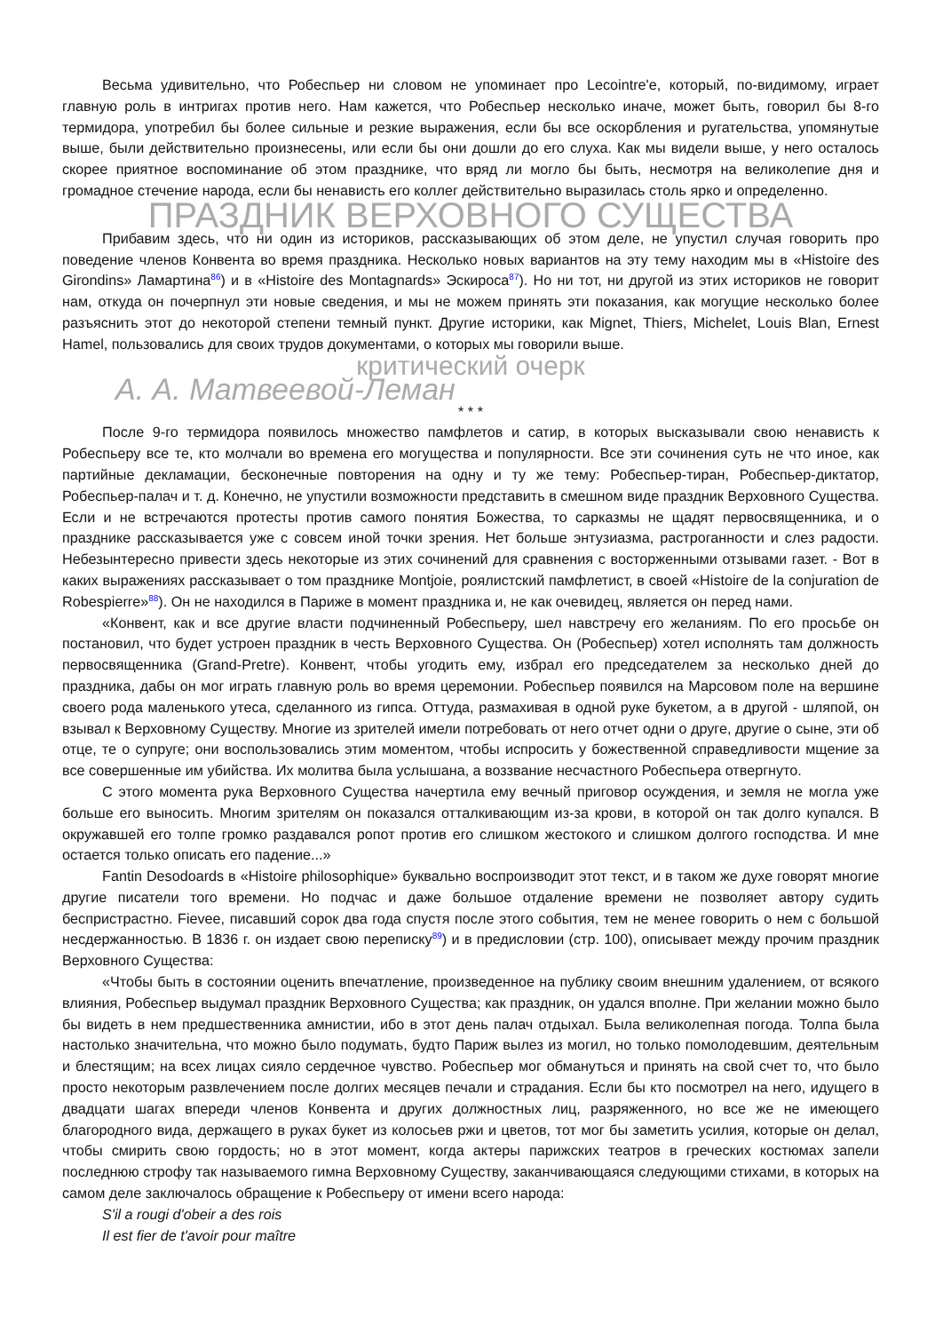Весьма удивительно, что Робеспьер ни словом не упоминает про Lecointre'e, который, по-видимому, играет главную роль в интригах против него. Нам кажется, что Робеспьер несколько иначе, может быть, говорил бы 8-го термидора, употребил бы более сильные и резкие выражения, если бы все оскорбления и ругательства, упомянутые выше, были действительно произнесены, или если бы они дошли до его слуха. Как мы видели выше, у него осталось скорее приятное воспоминание об этом празднике, что вряд ли могло бы быть, несмотря на великолепие дня и громадное стечение народа, если бы ненависть его коллег действительно выразилась столь ярко и определенно.
ПРАЗДНИК ВЕРХОВНОГО СУЩЕСТВА
Прибавим здесь, что ни один из историков, рассказывающих об этом деле, не упустил случая говорить про поведение членов Конвента во время праздника. Несколько новых вариантов на эту тему находим мы в «Histoire des Girondins» Ламартина<sup>86</sup>) и в «Histoire des Montagnards» Эскироса<sup>87</sup>). Но ни тот, ни другой из этих историков не говорит нам, откуда он почерпнул эти новые сведения, и мы не можем принять эти показания, как могущие несколько более разъяснить этот до некоторой степени темный пункт. Другие историки, как Mignet, Thiers, Michelet, Louis Blan, Ernest Hamel, пользовались для своих трудов документами, о которых мы говорили выше.
критический очерк
А. А. Матвеевой-Леман
* * *
После 9-го термидора появилось множество памфлетов и сатир, в которых высказывали свою ненависть к Робеспьеру все те, кто молчали во времена его могущества и популярности. Все эти сочинения суть не что иное, как партийные декламации, бесконечные повторения на одну и ту же тему: Робеспьер-тиран, Робеспьер-диктатор, Робеспьер-палач и т. д. Конечно, не упустили возможности представить в смешном виде праздник Верховного Существа. Если и не встречаются протесты против самого понятия Божества, то сарказмы не щадят первосвященника, и о празднике рассказывается уже с совсем иной точки зрения. Нет больше энтузиазма, растроганности и слез радости. Небезынтересно привести здесь некоторые из этих сочинений для сравнения с восторженными отзывами газет. - Вот в каких выражениях рассказывает о том празднике Montjoie, роялистский памфлетист, в своей «Histoire de la conjuration de Robespierre»<sup>88</sup>). Он не находился в Париже в момент праздника и, не как очевидец, является он перед нами.
«Конвент, как и все другие власти подчиненный Робеспьеру, шел навстречу его желаниям. По его просьбе он постановил, что будет устроен праздник в честь Верховного Существа. Он (Робеспьер) хотел исполнять там должность первосвященника (Grand-Pretre). Конвент, чтобы угодить ему, избрал его председателем за несколько дней до праздника, дабы он мог играть главную роль во время церемонии. Робеспьер появился на Марсовом поле на вершине своего рода маленького утеса, сделанного из гипса. Оттуда, размахивая в одной руке букетом, а в другой - шляпой, он взывал к Верховному Существу. Многие из зрителей имели потребовать от него отчет одни о друге, другие о сыне, эти об отце, те о супруге; они воспользовались этим моментом, чтобы испросить у божественной справедливости мщение за все совершенные им убийства. Их молитва была услышана, а воззвание несчастного Робеспьера отвергнуто.
С этого момента рука Верховного Существа начертила ему вечный приговор осуждения, и земля не могла уже больше его выносить. Многим зрителям он показался отталкивающим из-за крови, в которой он так долго купался. В окружавшей его толпе громко раздавался ропот против его слишком жестокого и слишком долгого господства. И мне остается только описать его падение...»
Fantin Desodoards в «Histoire philosophique» буквально воспроизводит этот текст, и в таком же духе говорят многие другие писатели того времени. Но подчас и даже большое отдаление времени не позволяет автору судить беспристрастно. Fievee, писавший сорок два года спустя после этого события, тем не менее говорить о нем с большой несдержанностью. В 1836 г. он издает свою переписку<sup>89</sup>) и в предисловии (стр. 100), описывает между прочим праздник Верховного Существа:
«Чтобы быть в состоянии оценить впечатление, произведенное на публику своим внешним удалением, от всякого влияния, Робеспьер выдумал праздник Верховного Существа; как праздник, он удался вполне. При желании можно было бы видеть в нем предшественника амнистии, ибо в этот день палач отдыхал. Была великолепная погода. Толпа была настолько значительна, что можно было подумать, будто Париж вылез из могил, но только помолодевшим, деятельным и блестящим; на всех лицах сияло сердечное чувство. Робеспьер мог обмануться и принять на свой счет то, что было просто некоторым развлечением после долгих месяцев печали и страдания. Если бы кто посмотрел на него, идущего в двадцати шагах впереди членов Конвента и других должностных лиц, разряженного, но все же не имеющего благородного вида, держащего в руках букет из колосьев ржи и цветов, тот мог бы заметить усилия, которые он делал, чтобы смирить свою гордость; но в этот момент, когда актеры парижских театров в греческих костюмах запели последнюю строфу так называемого гимна Верховному Существу, заканчивающаяся следующими стихами, в которых на самом деле заключалось обращение к Робеспьеру от имени всего народа:
S'il a rougi d'obeir a des rois
Il est fier de t'avoir pour maître